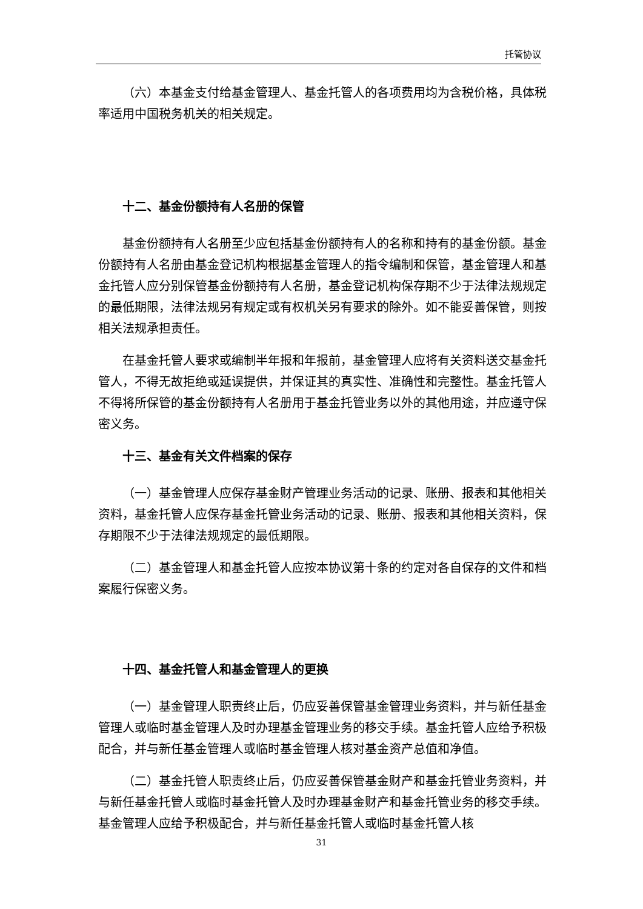托管协议
（六）本基金支付给基金管理人、基金托管人的各项费用均为含税价格，具体税率适用中国税务机关的相关规定。
十二、基金份额持有人名册的保管
基金份额持有人名册至少应包括基金份额持有人的名称和持有的基金份额。基金份额持有人名册由基金登记机构根据基金管理人的指令编制和保管，基金管理人和基金托管人应分别保管基金份额持有人名册，基金登记机构保存期不少于法律法规规定的最低期限，法律法规另有规定或有权机关另有要求的除外。如不能妥善保管，则按相关法规承担责任。
在基金托管人要求或编制半年报和年报前，基金管理人应将有关资料送交基金托管人，不得无故拒绝或延误提供，并保证其的真实性、准确性和完整性。基金托管人不得将所保管的基金份额持有人名册用于基金托管业务以外的其他用途，并应遵守保密义务。
十三、基金有关文件档案的保存
（一）基金管理人应保存基金财产管理业务活动的记录、账册、报表和其他相关资料，基金托管人应保存基金托管业务活动的记录、账册、报表和其他相关资料，保存期限不少于法律法规规定的最低期限。
（二）基金管理人和基金托管人应按本协议第十条的约定对各自保存的文件和档案履行保密义务。
十四、基金托管人和基金管理人的更换
（一）基金管理人职责终止后，仍应妥善保管基金管理业务资料，并与新任基金管理人或临时基金管理人及时办理基金管理业务的移交手续。基金托管人应给予积极配合，并与新任基金管理人或临时基金管理人核对基金资产总值和净值。
（二）基金托管人职责终止后，仍应妥善保管基金财产和基金托管业务资料，并与新任基金托管人或临时基金托管人及时办理基金财产和基金托管业务的移交手续。基金管理人应给予积极配合，并与新任基金托管人或临时基金托管人核
31